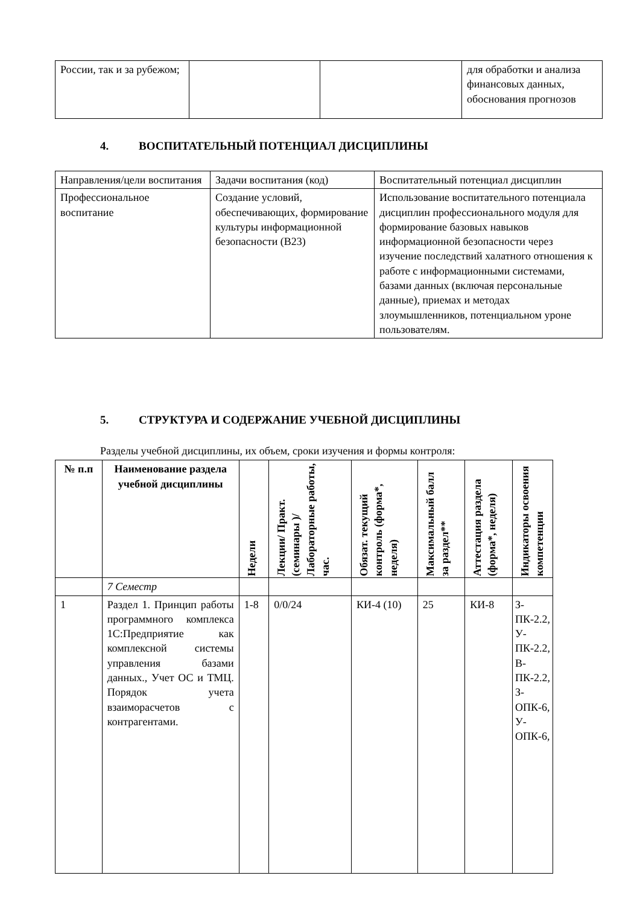| России, так и за рубежом; | | | для обработки и анализа финансовых данных, обоснования прогнозов |
4. ВОСПИТАТЕЛЬНЫЙ ПОТЕНЦИАЛ ДИСЦИПЛИНЫ
| Направления/цели воспитания | Задачи воспитания (код) | Воспитательный потенциал дисциплин |
| Профессиональное воспитание | Создание условий, обеспечивающих, формирование культуры информационной безопасности (В23) | Использование воспитательного потенциала дисциплин профессионального модуля для формирование базовых навыков информационной безопасности через изучение последствий халатного отношения к работе с информационными системами, базами данных (включая персональные данные), приемах и методах злоумышленников, потенциальном уроне пользователям. |
5. СТРУКТУРА И СОДЕРЖАНИЕ УЧЕБНОЙ ДИСЦИПЛИНЫ
Разделы учебной дисциплины, их объем, сроки изучения и формы контроля:
| № п.п | Наименование раздела учебной дисциплины | Недели | Лекции/ Практ. (семинары )/ Лабораторные работы, час. | Обязат. текущий контроль (форма*, неделя) | Максимальный балл за раздел** | Аттестация раздела (форма*, неделя) | Индикаторы освоения компетенции |
| --- | --- | --- | --- | --- | --- | --- | --- |
| | 7 Семестр | | | | | | |
| 1 | Раздел 1. Принцип работы программного комплекса 1С:Предприятие как комплексной системы управления базами данных., Учет ОС и ТМЦ. Порядок учета взаиморасчетов с контрагентами. | 1-8 | 0/0/24 | КИ-4 (10) | 25 | КИ-8 | З-ПК-2.2, У-ПК-2.2, В-ПК-2.2, З-ОПК-6, У-ОПК-6, |